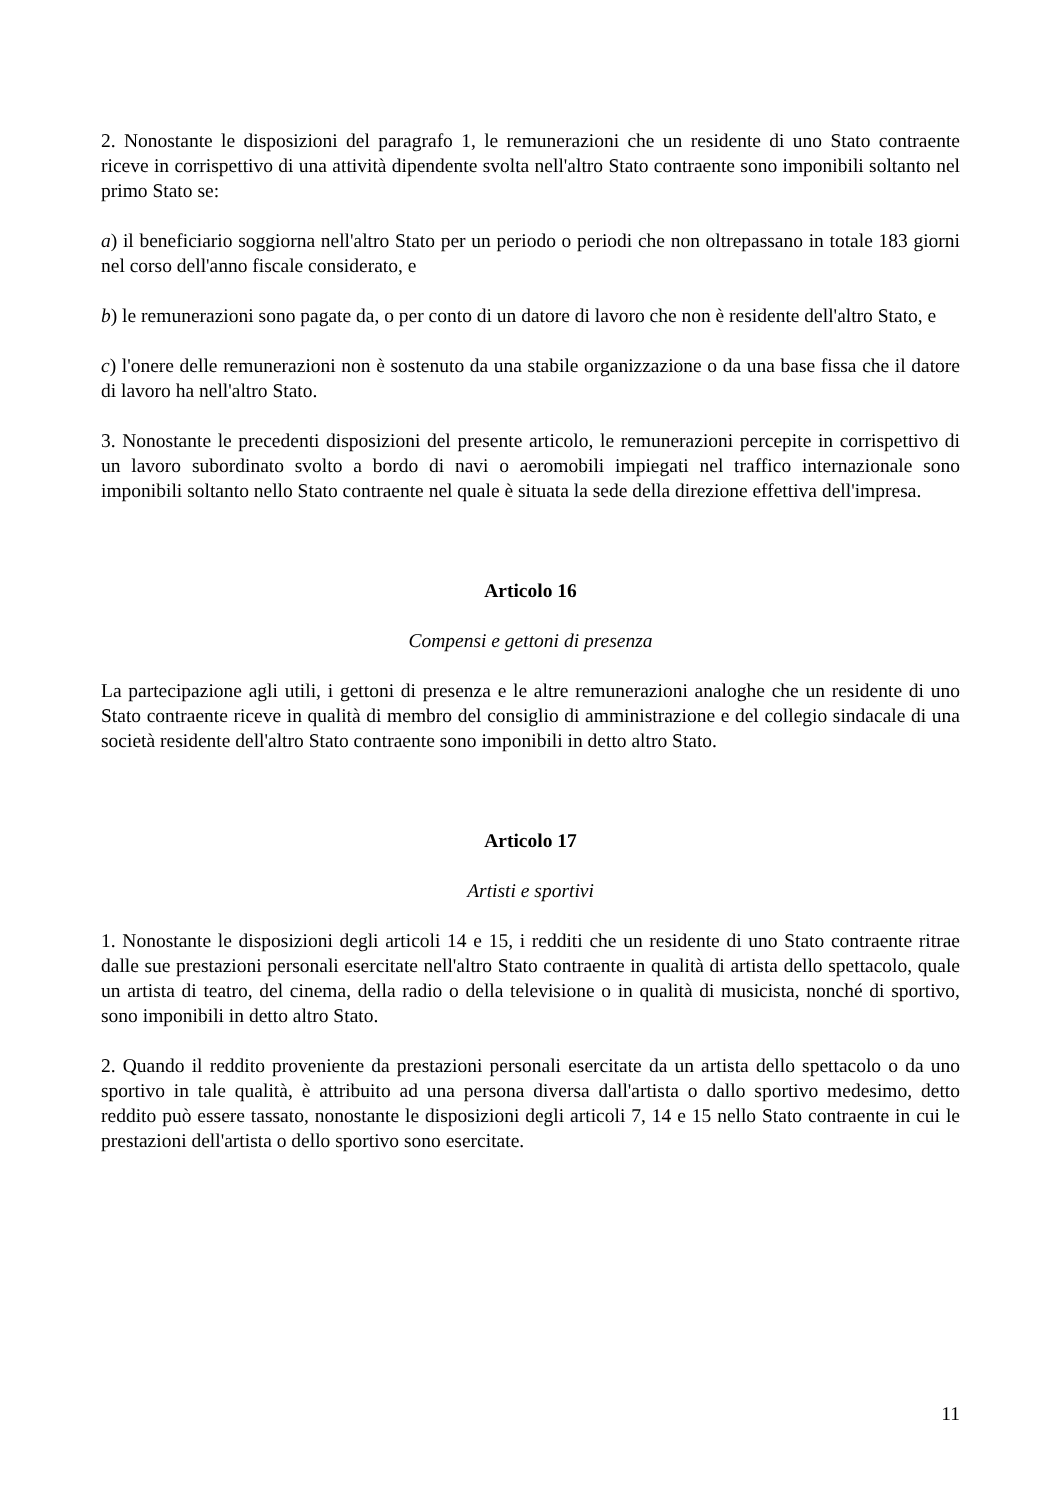2. Nonostante le disposizioni del paragrafo 1, le remunerazioni che un residente di uno Stato contraente riceve in corrispettivo di una attività dipendente svolta nell'altro Stato contraente sono imponibili soltanto nel primo Stato se:
a) il beneficiario soggiorna nell'altro Stato per un periodo o periodi che non oltrepassano in totale 183 giorni nel corso dell'anno fiscale considerato, e
b) le remunerazioni sono pagate da, o per conto di un datore di lavoro che non è residente dell'altro Stato, e
c) l'onere delle remunerazioni non è sostenuto da una stabile organizzazione o da una base fissa che il datore di lavoro ha nell'altro Stato.
3. Nonostante le precedenti disposizioni del presente articolo, le remunerazioni percepite in corrispettivo di un lavoro subordinato svolto a bordo di navi o aeromobili impiegati nel traffico internazionale sono imponibili soltanto nello Stato contraente nel quale è situata la sede della direzione effettiva dell'impresa.
Articolo 16
Compensi e gettoni di presenza
La partecipazione agli utili, i gettoni di presenza e le altre remunerazioni analoghe che un residente di uno Stato contraente riceve in qualità di membro del consiglio di amministrazione e del collegio sindacale di una società residente dell'altro Stato contraente sono imponibili in detto altro Stato.
Articolo 17
Artisti e sportivi
1. Nonostante le disposizioni degli articoli 14 e 15, i redditi che un residente di uno Stato contraente ritrae dalle sue prestazioni personali esercitate nell'altro Stato contraente in qualità di artista dello spettacolo, quale un artista di teatro, del cinema, della radio o della televisione o in qualità di musicista, nonché di sportivo, sono imponibili in detto altro Stato.
2. Quando il reddito proveniente da prestazioni personali esercitate da un artista dello spettacolo o da uno sportivo in tale qualità, è attribuito ad una persona diversa dall'artista o dallo sportivo medesimo, detto reddito può essere tassato, nonostante le disposizioni degli articoli 7, 14 e 15 nello Stato contraente in cui le prestazioni dell'artista o dello sportivo sono esercitate.
11